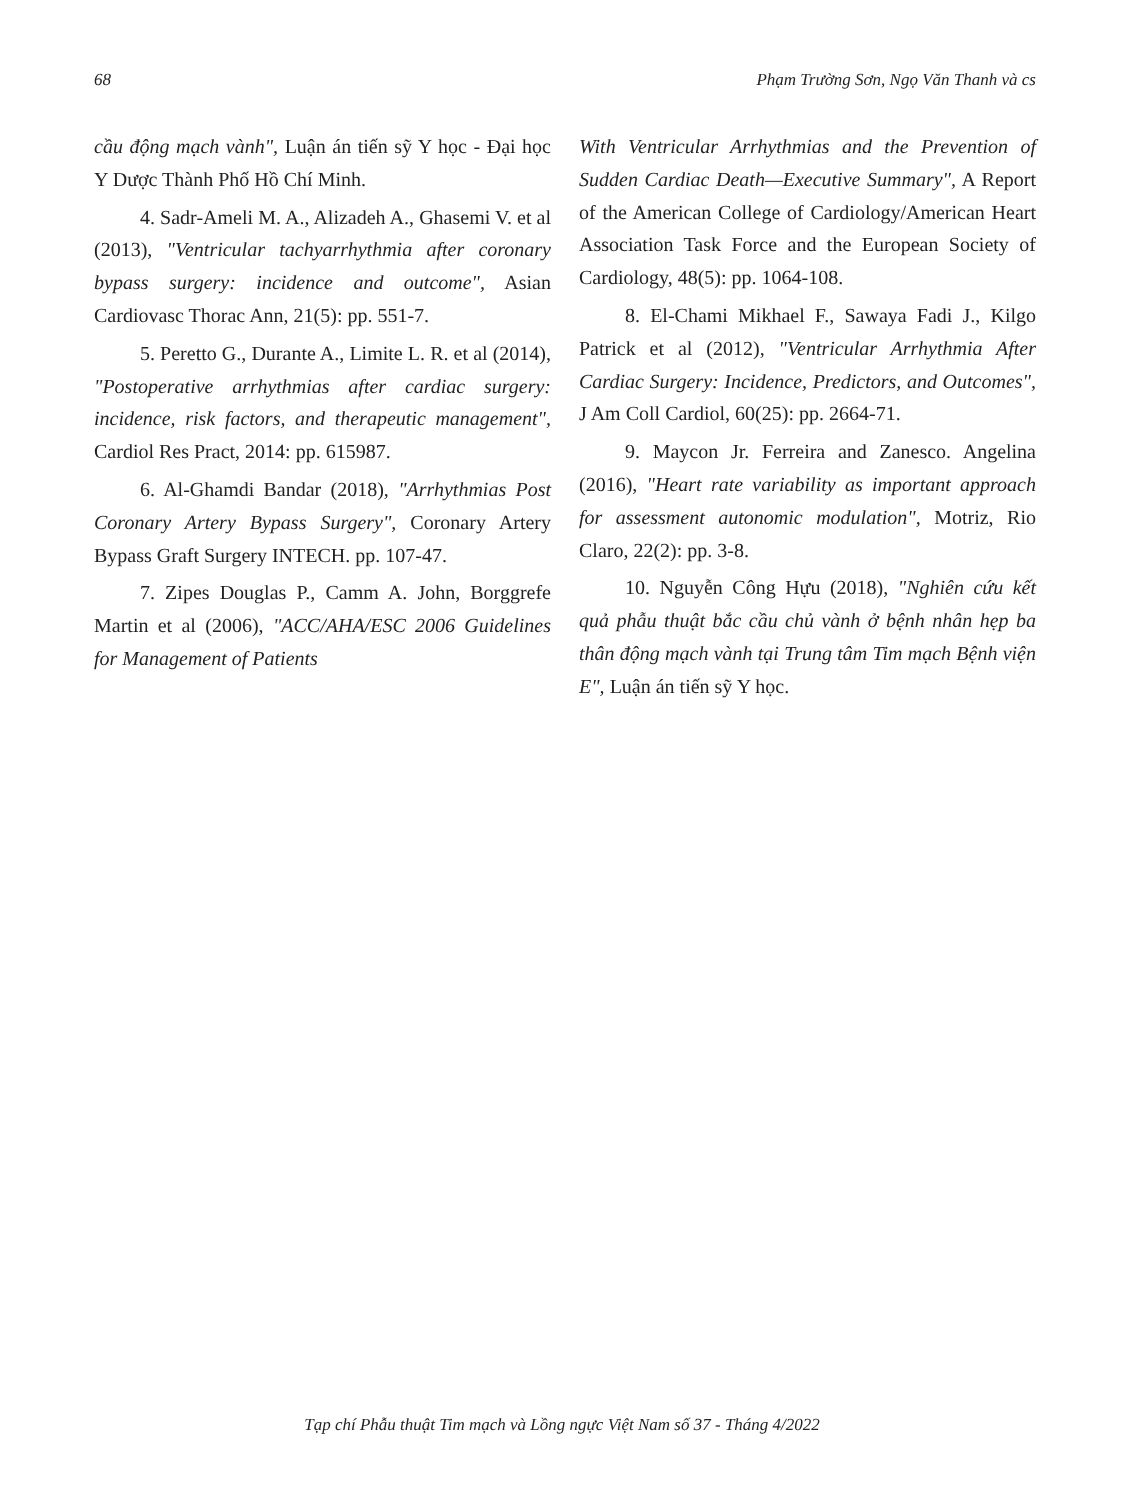68 Phạm Trường Sơn, Ngọ Văn Thanh và cs
cầu động mạch vành", Luận án tiến sỹ Y học - Đại học Y Dược Thành Phố Hồ Chí Minh.
4. Sadr-Ameli M. A., Alizadeh A., Ghasemi V. et al (2013), "Ventricular tachyarrhythmia after coronary bypass surgery: incidence and outcome", Asian Cardiovasc Thorac Ann, 21(5): pp. 551-7.
5. Peretto G., Durante A., Limite L. R. et al (2014), "Postoperative arrhythmias after cardiac surgery: incidence, risk factors, and therapeutic management", Cardiol Res Pract, 2014: pp. 615987.
6. Al-Ghamdi Bandar (2018), "Arrhythmias Post Coronary Artery Bypass Surgery", Coronary Artery Bypass Graft Surgery INTECH. pp. 107-47.
7. Zipes Douglas P., Camm A. John, Borggrefe Martin et al (2006), "ACC/AHA/ESC 2006 Guidelines for Management of Patients
With Ventricular Arrhythmias and the Prevention of Sudden Cardiac Death—Executive Summary", A Report of the American College of Cardiology/American Heart Association Task Force and the European Society of Cardiology, 48(5): pp. 1064-108.
8. El-Chami Mikhael F., Sawaya Fadi J., Kilgo Patrick et al (2012), "Ventricular Arrhythmia After Cardiac Surgery: Incidence, Predictors, and Outcomes", J Am Coll Cardiol, 60(25): pp. 2664-71.
9. Maycon Jr. Ferreira and Zanesco. Angelina (2016), "Heart rate variability as important approach for assessment autonomic modulation", Motriz, Rio Claro, 22(2): pp. 3-8.
10. Nguyễn Công Hựu (2018), "Nghiên cứu kết quả phẫu thuật bắc cầu chủ vành ở bệnh nhân hẹp ba thân động mạch vành tại Trung tâm Tim mạch Bệnh viện E", Luận án tiến sỹ Y học.
Tạp chí Phẫu thuật Tim mạch và Lồng ngực Việt Nam số 37 - Tháng 4/2022